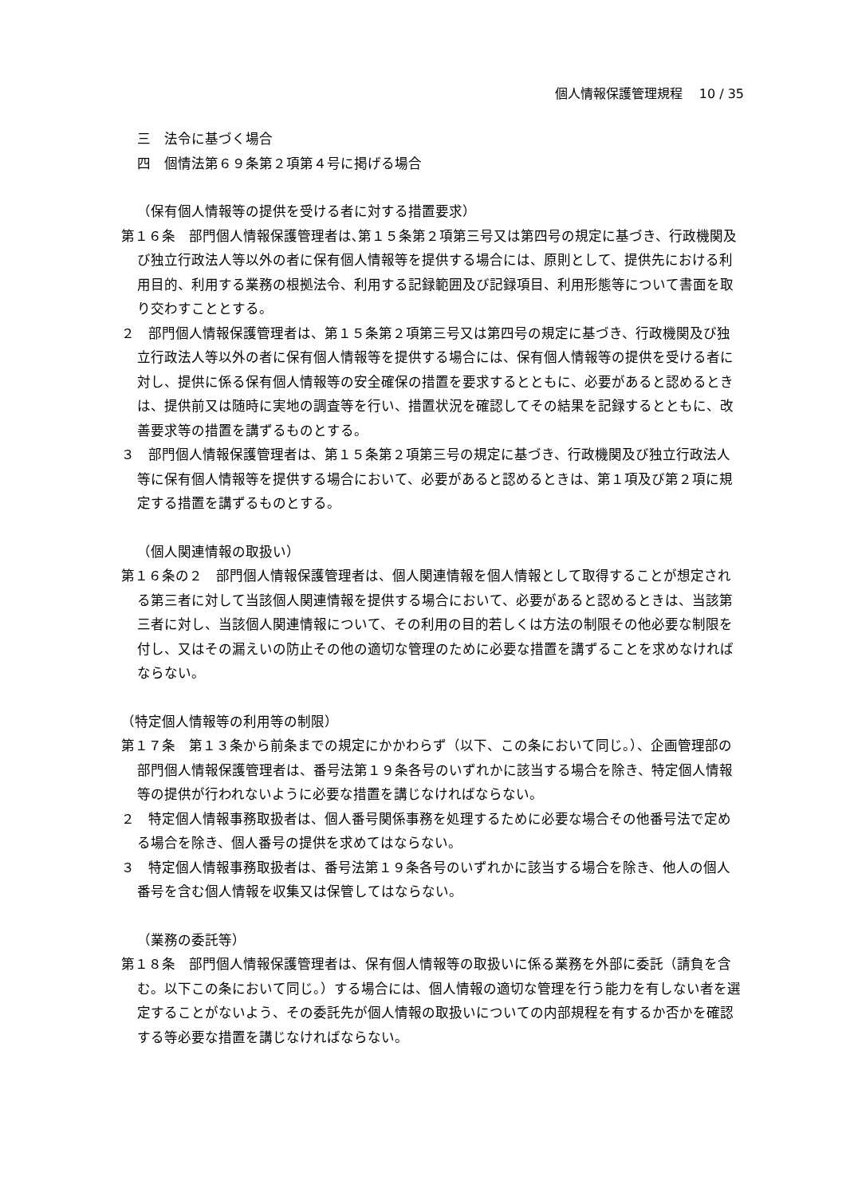個人情報保護管理規程　 10 / 35
三　法令に基づく場合
四　個情法第６９条第２項第４号に掲げる場合
（保有個人情報等の提供を受ける者に対する措置要求）
第１６条　部門個人情報保護管理者は､第１５条第２項第三号又は第四号の規定に基づき、行政機関及び独立行政法人等以外の者に保有個人情報等を提供する場合には、原則として、提供先における利用目的、利用する業務の根拠法令、利用する記録範囲及び記録項目、利用形態等について書面を取り交わすこととする。
２　部門個人情報保護管理者は、第１５条第２項第三号又は第四号の規定に基づき、行政機関及び独立行政法人等以外の者に保有個人情報等を提供する場合には、保有個人情報等の提供を受ける者に対し、提供に係る保有個人情報等の安全確保の措置を要求するとともに、必要があると認めるときは、提供前又は随時に実地の調査等を行い、措置状況を確認してその結果を記録するとともに、改善要求等の措置を講ずるものとする。
３　部門個人情報保護管理者は、第１５条第２項第三号の規定に基づき、行政機関及び独立行政法人等に保有個人情報等を提供する場合において、必要があると認めるときは、第１項及び第２項に規定する措置を講ずるものとする。
（個人関連情報の取扱い）
第１６条の２　部門個人情報保護管理者は、個人関連情報を個人情報として取得することが想定される第三者に対して当該個人関連情報を提供する場合において、必要があると認めるときは、当該第三者に対し、当該個人関連情報について、その利用の目的若しくは方法の制限その他必要な制限を付し、又はその漏えいの防止その他の適切な管理のために必要な措置を講ずることを求めなければならない。
（特定個人情報等の利用等の制限）
第１７条　第１３条から前条までの規定にかかわらず（以下、この条において同じ。）、企画管理部の部門個人情報保護管理者は、番号法第１９条各号のいずれかに該当する場合を除き、特定個人情報等の提供が行われないように必要な措置を講じなければならない。
２　特定個人情報事務取扱者は、個人番号関係事務を処理するために必要な場合その他番号法で定める場合を除き、個人番号の提供を求めてはならない。
３　特定個人情報事務取扱者は、番号法第１９条各号のいずれかに該当する場合を除き、他人の個人番号を含む個人情報を収集又は保管してはならない。
（業務の委託等）
第１８条　部門個人情報保護管理者は、保有個人情報等の取扱いに係る業務を外部に委託（請負を含む。以下この条において同じ。）する場合には、個人情報の適切な管理を行う能力を有しない者を選定することがないよう、その委託先が個人情報の取扱いについての内部規程を有するか否かを確認する等必要な措置を講じなければならない。